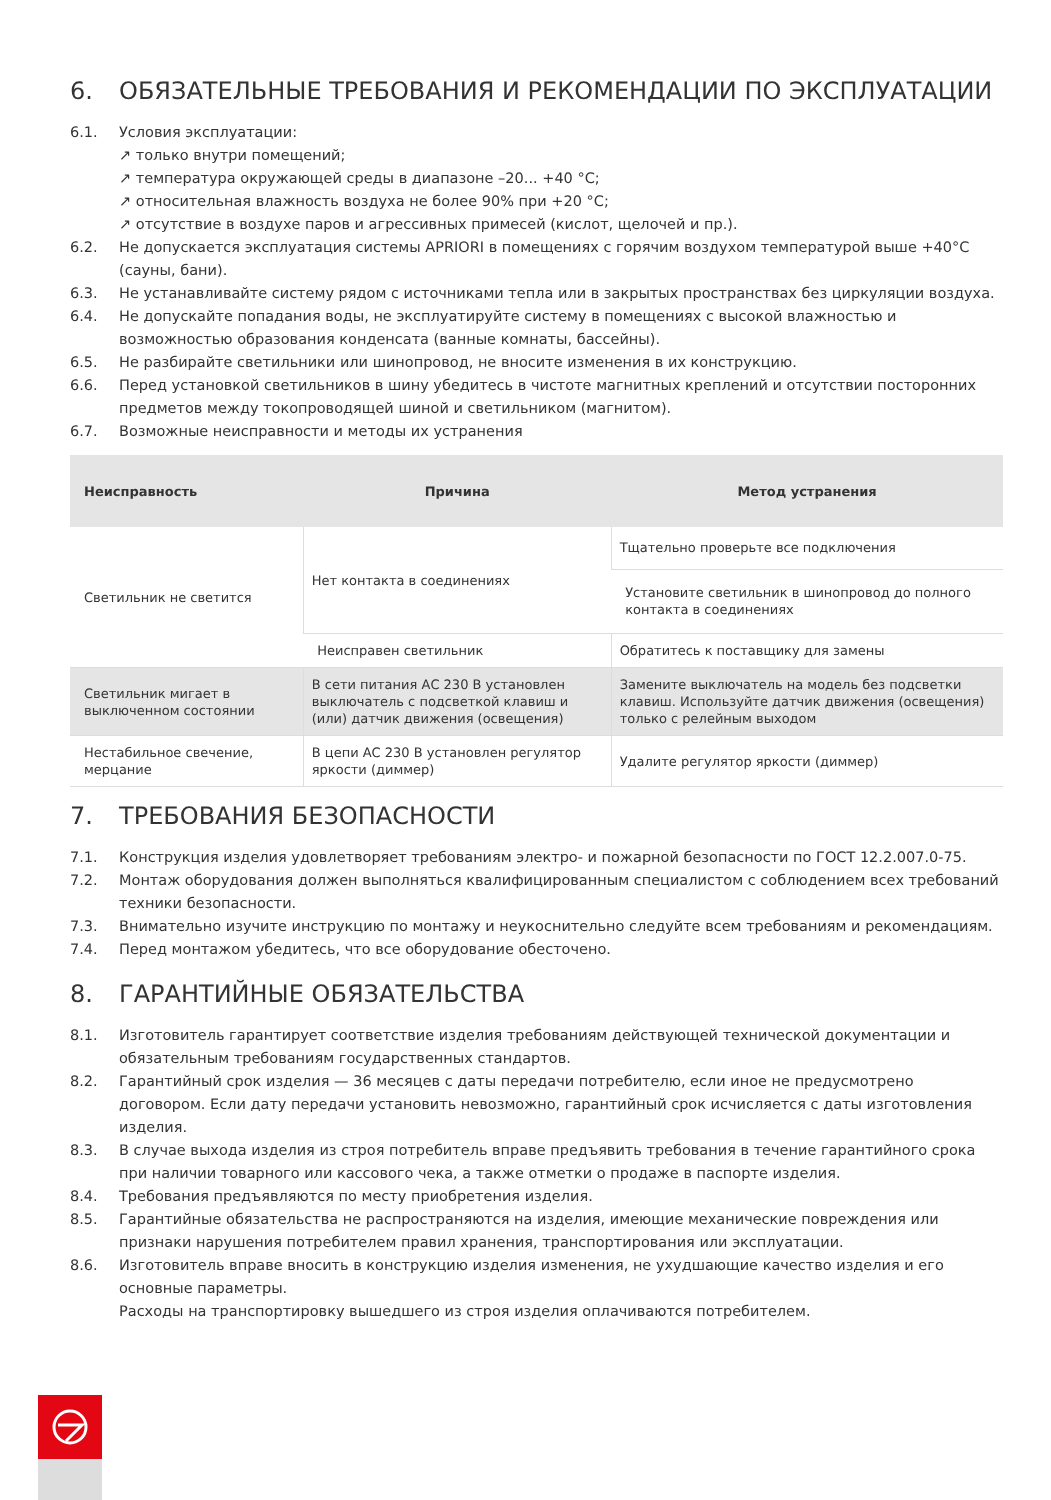6. ОБЯЗАТЕЛЬНЫЕ ТРЕБОВАНИЯ И РЕКОМЕНДАЦИИ ПО ЭКСПЛУАТАЦИИ
6.1. Условия эксплуатации:
↗ только внутри помещений;
↗ температура окружающей среды в диапазоне –20... +40 °С;
↗ относительная влажность воздуха не более 90% при +20 °С;
↗ отсутствие в воздухе паров и агрессивных примесей (кислот, щелочей и пр.).
6.2. Не допускается эксплуатация системы APRIORI в помещениях с горячим воздухом температурой выше +40°С (сауны, бани).
6.3. Не устанавливайте систему рядом с источниками тепла или в закрытых пространствах без циркуляции воздуха.
6.4. Не допускайте попадания воды, не эксплуатируйте систему в помещениях с высокой влажностью и возможностью образования конденсата (ванные комнаты, бассейны).
6.5. Не разбирайте светильники или шинопровод, не вносите изменения в их конструкцию.
6.6. Перед установкой светильников в шину убедитесь в чистоте магнитных креплений и отсутствии посторонних предметов между токопроводящей шиной и светильником (магнитом).
6.7. Возможные неисправности и методы их устранения
| Неисправность | Причина | Метод устранения |
| --- | --- | --- |
| Светильник не светится | Нет контакта в соединениях | Тщательно проверьте все подключения |
| | | Установите светильник в шинопровод до полного контакта в соединениях |
| | Неисправен светильник | Обратитесь к поставщику для замены |
| Светильник мигает в выключенном состоянии | В сети питания АС 230 В установлен выключатель с подсветкой клавиш и (или) датчик движения (освещения) | Замените выключатель на модель без подсветки клавиш. Используйте датчик движения (освещения) только с релейным выходом |
| Нестабильное свечение, мерцание | В цепи АС 230 В установлен регулятор яркости (диммер) | Удалите регулятор яркости (диммер) |
7. ТРЕБОВАНИЯ БЕЗОПАСНОСТИ
7.1. Конструкция изделия удовлетворяет требованиям электро- и пожарной безопасности по ГОСТ 12.2.007.0-75.
7.2. Монтаж оборудования должен выполняться квалифицированным специалистом с соблюдением всех требований техники безопасности.
7.3. Внимательно изучите инструкцию по монтажу и неукоснительно следуйте всем требованиям и рекомендациям.
7.4. Перед монтажом убедитесь, что все оборудование обесточено.
8. ГАРАНТИЙНЫЕ ОБЯЗАТЕЛЬСТВА
8.1. Изготовитель гарантирует соответствие изделия требованиям действующей технической документации и обязательным требованиям государственных стандартов.
8.2. Гарантийный срок изделия — 36 месяцев с даты передачи потребителю, если иное не предусмотрено договором. Если дату передачи установить невозможно, гарантийный срок исчисляется с даты изготовления изделия.
8.3. В случае выхода изделия из строя потребитель вправе предъявить требования в течение гарантийного срока при наличии товарного или кассового чека, а также отметки о продаже в паспорте изделия.
8.4. Требования предъявляются по месту приобретения изделия.
8.5. Гарантийные обязательства не распространяются на изделия, имеющие механические повреждения или признаки нарушения потребителем правил хранения, транспортирования или эксплуатации.
8.6. Изготовитель вправе вносить в конструкцию изделия изменения, не ухудшающие качество изделия и его основные параметры.
Расходы на транспортировку вышедшего из строя изделия оплачиваются потребителем.